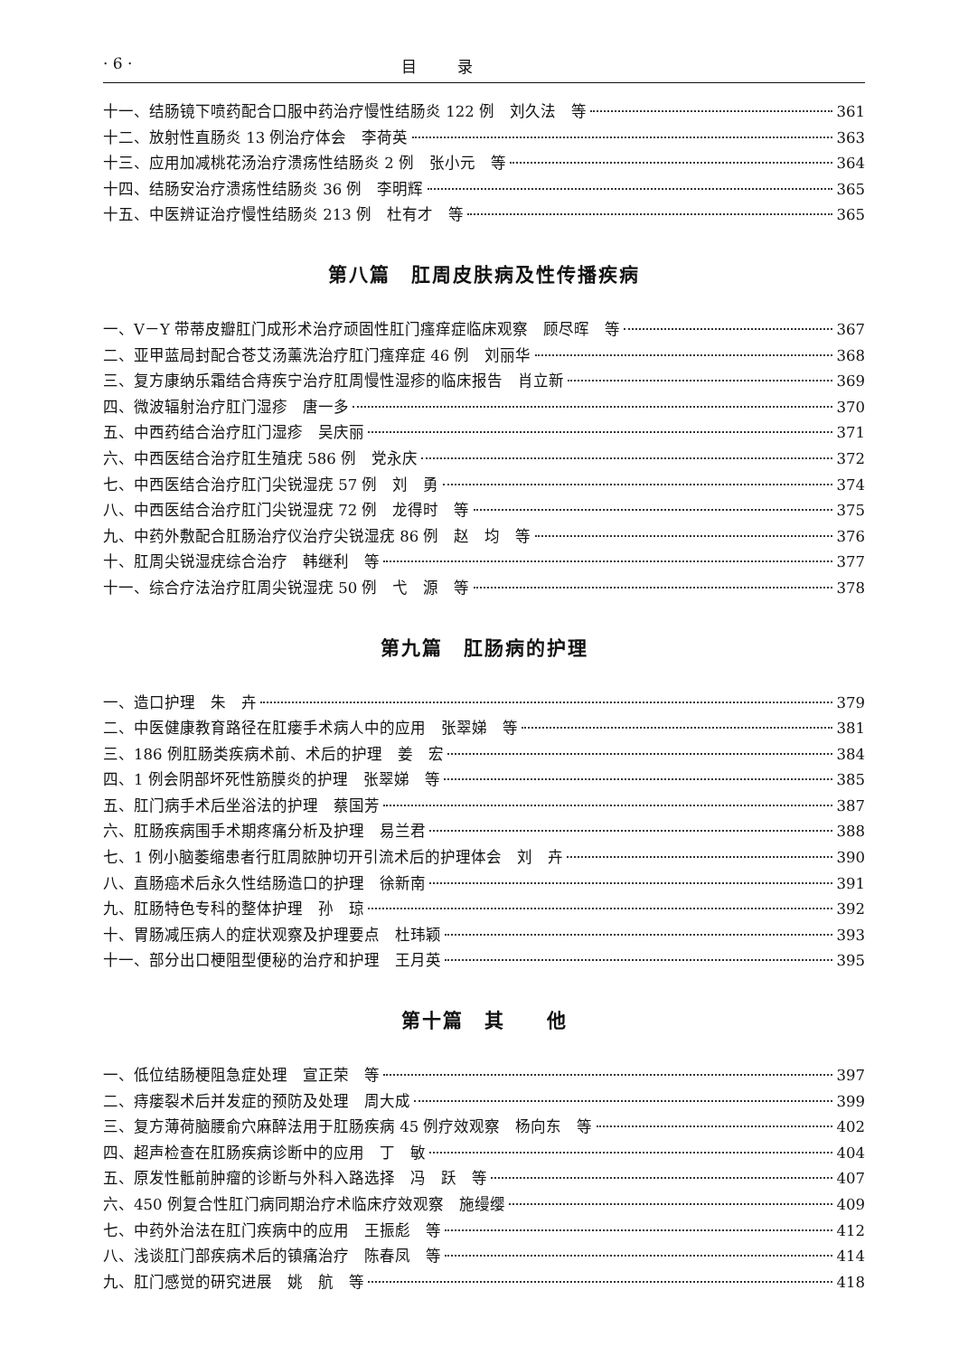· 6 · 目 录
十一、结肠镜下喷药配合口服中药治疗慢性结肠炎 122 例　刘久法　等 361
十二、放射性直肠炎 13 例治疗体会　李荷英 363
十三、应用加减桃花汤治疗溃疡性结肠炎 2 例　张小元　等 364
十四、结肠安治疗溃疡性结肠炎 36 例　李明辉 365
十五、中医辨证治疗慢性结肠炎 213 例　杜有才　等 365
第八篇　肛周皮肤病及性传播疾病
一、V－Y 带蒂皮瓣肛门成形术治疗顽固性肛门瘙痒症临床观察　顾尽晖　等 367
二、亚甲蓝局封配合苍艾汤薰洗治疗肛门瘙痒症 46 例　刘丽华 368
三、复方康纳乐霜结合痔疾宁治疗肛周慢性湿疹的临床报告　肖立新 369
四、微波辐射治疗肛门湿疹　唐一多 370
五、中西药结合治疗肛门湿疹　吴庆丽 371
六、中西医结合治疗肛生殖疣 586 例　党永庆 372
七、中西医结合治疗肛门尖锐湿疣 57 例　刘　勇 374
八、中西医结合治疗肛门尖锐湿疣 72 例　龙得时　等 375
九、中药外敷配合肛肠治疗仪治疗尖锐湿疣 86 例　赵　均　等 376
十、肛周尖锐湿疣综合治疗　韩继利　等 377
十一、综合疗法治疗肛周尖锐湿疣 50 例　弋　源　等 378
第九篇　肛肠病的护理
一、造口护理　朱　卉 379
二、中医健康教育路径在肛瘘手术病人中的应用　张翠娣　等 381
三、186 例肛肠类疾病术前、术后的护理　姜　宏 384
四、1 例会阴部坏死性筋膜炎的护理　张翠娣　等 385
五、肛门病手术后坐浴法的护理　蔡国芳 387
六、肛肠疾病围手术期疼痛分析及护理　易兰君 388
七、1 例小脑萎缩患者行肛周脓肿切开引流术后的护理体会　刘　卉 390
八、直肠癌术后永久性结肠造口的护理　徐新南 391
九、肛肠特色专科的整体护理　孙　琼 392
十、胃肠减压病人的症状观察及护理要点　杜玮颖 393
十一、部分出口梗阻型便秘的治疗和护理　王月英 395
第十篇　其　　他
一、低位结肠梗阻急症处理　宣正荣　等 397
二、痔瘘裂术后并发症的预防及处理　周大成 399
三、复方薄荷脑腰俞穴麻醉法用于肛肠疾病 45 例疗效观察　杨向东　等 402
四、超声检查在肛肠疾病诊断中的应用　丁　敏 404
五、原发性骶前肿瘤的诊断与外科入路选择　冯　跃　等 407
六、450 例复合性肛门病同期治疗术临床疗效观察　施缦缨 409
七、中药外治法在肛门疾病中的应用　王振彪　等 412
八、浅谈肛门部疾病术后的镇痛治疗　陈春凤　等 414
九、肛门感觉的研究进展　姚　航　等 418